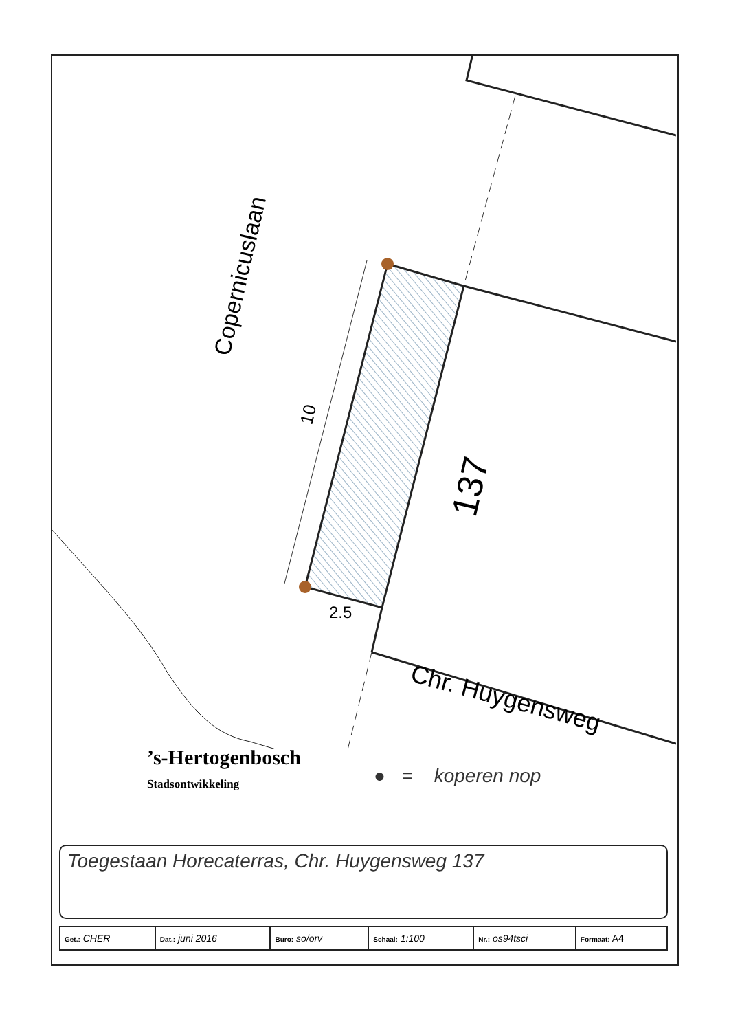Copernicuslaan
10
2.5
137
● = koperen nop
’s-Hertogenbosch
Stadsontwikkeling
Chr. Huygensweg
Toegestaan Horecaterras, Chr. Huygensweg 137
| Get.: CHER | Dat.: juni 2016 | Buro: so/orv | Schaal: 1:100 | Nr.: os94tsci | Formaat: A4 |